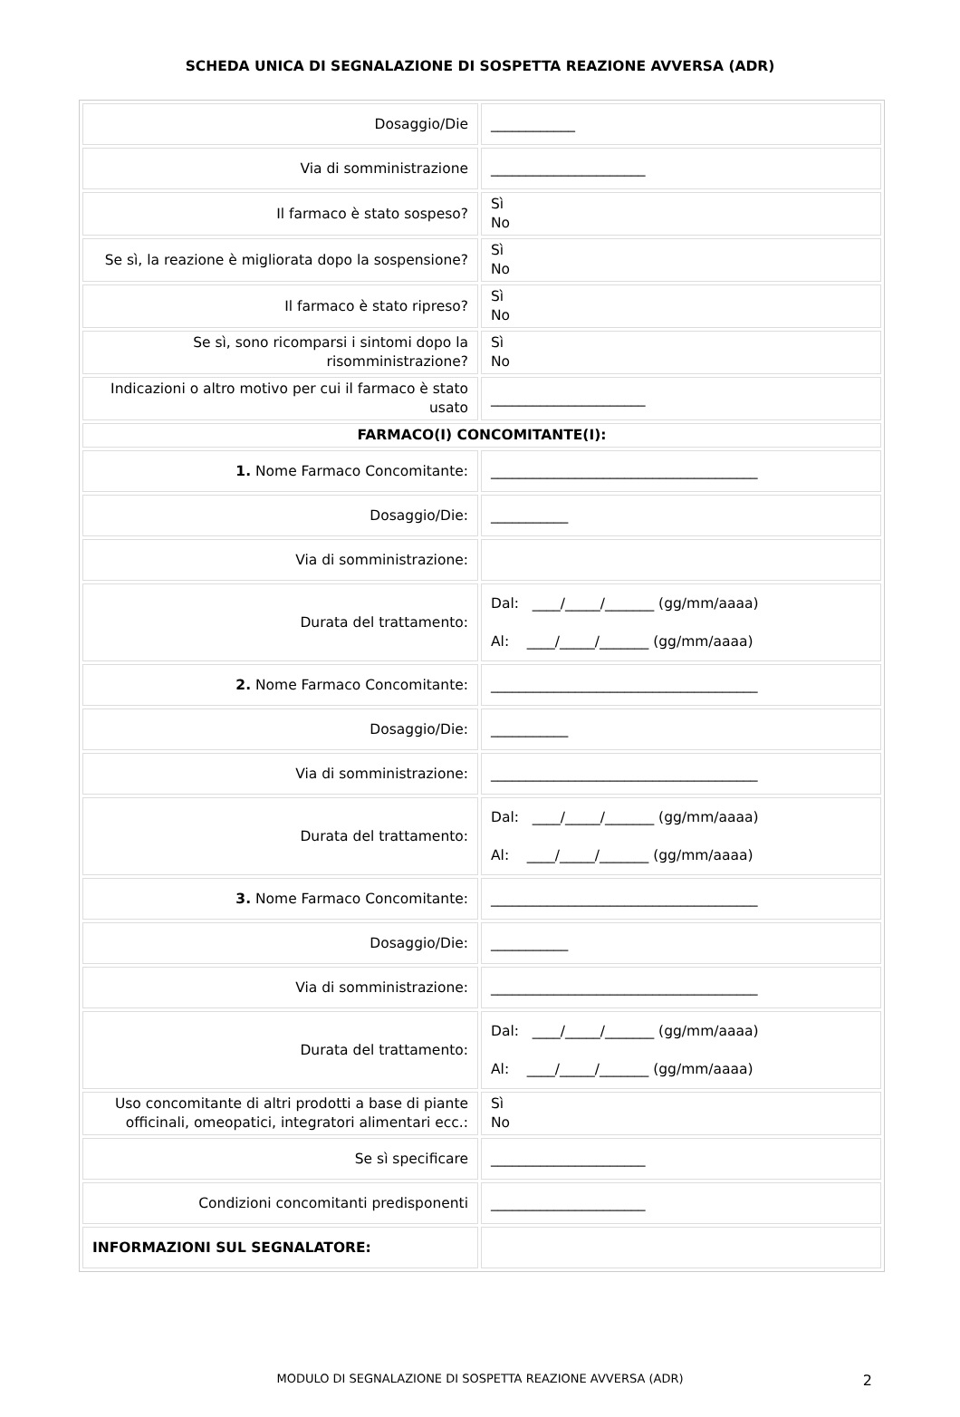SCHEDA UNICA DI SEGNALAZIONE DI SOSPETTA REAZIONE AVVERSA (ADR)
| Dosaggio/Die | ____________ |
| Via di somministrazione | ______________________ |
| Il farmaco è stato sospeso? | Sì No |
| Se sì, la reazione è migliorata dopo la sospensione? | Sì No |
| Il farmaco è stato ripreso? | Sì No |
| Se sì, sono ricomparsi i sintomi dopo la risomministrazione? | Sì No |
| Indicazioni o altro motivo per cui il farmaco è stato usato | ______________________ |
| FARMACO(I) CONCOMITANTE(I): | |
| 1. Nome Farmaco Concomitante: | ______________________________________ |
| Dosaggio/Die: | ___________ |
| Via di somministrazione: | |
| Durata del trattamento: | Dal: ____/_____/_______ (gg/mm/aaaa) Al: ____/_____/_______ (gg/mm/aaaa) |
| 2. Nome Farmaco Concomitante: | ______________________________________ |
| Dosaggio/Die: | ___________ |
| Via di somministrazione: | ______________________________________ |
| Durata del trattamento: | Dal: ____/_____/_______ (gg/mm/aaaa) Al: ____/_____/_______ (gg/mm/aaaa) |
| 3. Nome Farmaco Concomitante: | ______________________________________ |
| Dosaggio/Die: | ___________ |
| Via di somministrazione: | ______________________________________ |
| Durata del trattamento: | Dal: ____/_____/_______ (gg/mm/aaaa) Al: ____/_____/_______ (gg/mm/aaaa) |
| Uso concomitante di altri prodotti a base di piante officinali, omeopatici, integratori alimentari ecc.: | Sì No |
| Se sì specificare | ______________________ |
| Condizioni concomitanti predisponenti | ______________________ |
| INFORMAZIONI SUL SEGNALATORE: | |
MODULO DI SEGNALAZIONE DI SOSPETTA REAZIONE AVVERSA (ADR) 2